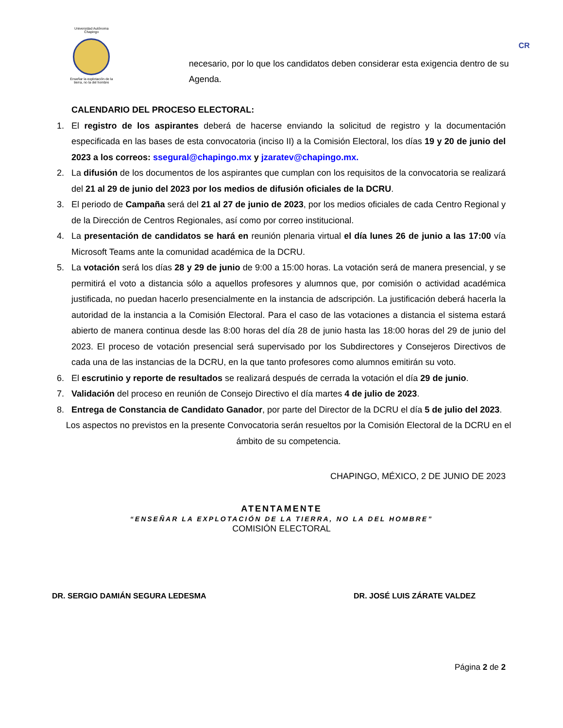Universidad Autónoma Chapingo
Enseñar la explotación de la tierra, no la del hombre
necesario, por lo que los candidatos deben considerar esta exigencia dentro de su Agenda.
CR
CALENDARIO DEL PROCESO ELECTORAL:
1. El registro de los aspirantes deberá de hacerse enviando la solicitud de registro y la documentación especificada en las bases de esta convocatoria (inciso II) a la Comisión Electoral, los días 19 y 20 de junio del 2023 a los correos: ssegural@chapingo.mx y jzaratev@chapingo.mx.
2. La difusión de los documentos de los aspirantes que cumplan con los requisitos de la convocatoria se realizará del 21 al 29 de junio del 2023 por los medios de difusión oficiales de la DCRU.
3. El periodo de Campaña será del 21 al 27 de junio de 2023, por los medios oficiales de cada Centro Regional y de la Dirección de Centros Regionales, así como por correo institucional.
4. La presentación de candidatos se hará en reunión plenaria virtual el día lunes 26 de junio a las 17:00 vía Microsoft Teams ante la comunidad académica de la DCRU.
5. La votación será los días 28 y 29 de junio de 9:00 a 15:00 horas. La votación será de manera presencial, y se permitirá el voto a distancia sólo a aquellos profesores y alumnos que, por comisión o actividad académica justificada, no puedan hacerlo presencialmente en la instancia de adscripción. La justificación deberá hacerla la autoridad de la instancia a la Comisión Electoral. Para el caso de las votaciones a distancia el sistema estará abierto de manera continua desde las 8:00 horas del día 28 de junio hasta las 18:00 horas del 29 de junio del 2023. El proceso de votación presencial será supervisado por los Subdirectores y Consejeros Directivos de cada una de las instancias de la DCRU, en la que tanto profesores como alumnos emitirán su voto.
6. El escrutinio y reporte de resultados se realizará después de cerrada la votación el día 29 de junio.
7. Validación del proceso en reunión de Consejo Directivo el día martes 4 de julio de 2023.
8. Entrega de Constancia de Candidato Ganador, por parte del Director de la DCRU el día 5 de julio del 2023.
Los aspectos no previstos en la presente Convocatoria serán resueltos por la Comisión Electoral de la DCRU en el ámbito de su competencia.
CHAPINGO, MÉXICO, 2 DE JUNIO DE 2023
ATENTAMENTE
“ENSEÑAR LA EXPLOTACIÓN DE LA TIERRA, NO LA DEL HOMBRE”
COMISIÓN ELECTORAL
DR. SERGIO DAMIÁN SEGURA LEDESMA DR. JOSÉ LUIS ZÁRATE VALDEZ
Página 2 de 2